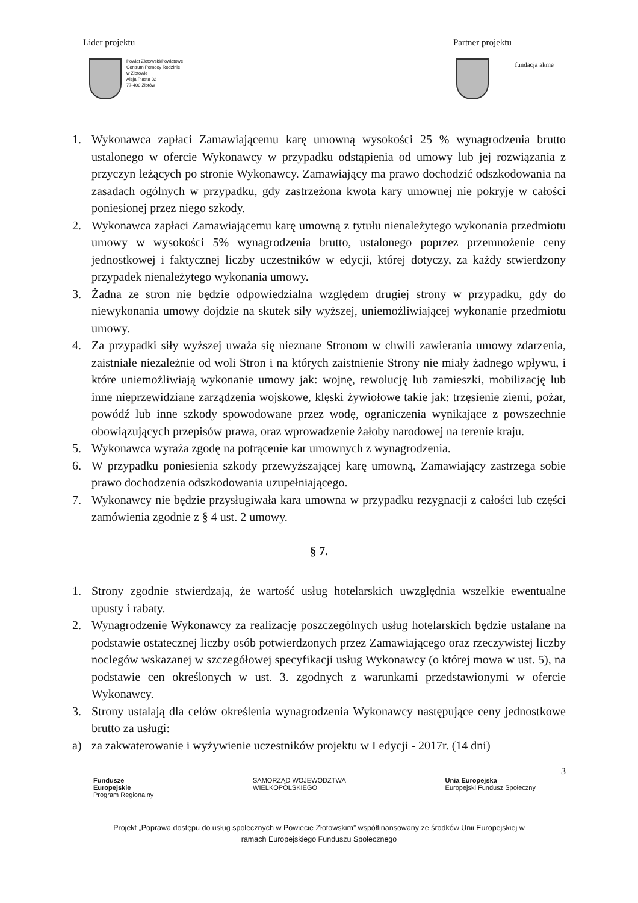Lider projektu Partner projektu
Powiat Złotowski/Powiatowe
Centrum Pomocy Rodzinie
w Złotowie
Aleja Piasta 32
77-400 Złotów
fundacja akme
1. Wykonawca zapłaci Zamawiającemu karę umowną wysokości 25 % wynagrodzenia brutto ustalonego w ofercie Wykonawcy w przypadku odstąpienia od umowy lub jej rozwiązania z przyczyn leżących po stronie Wykonawcy. Zamawiający ma prawo dochodzić odszkodowania na zasadach ogólnych w przypadku, gdy zastrzeżona kwota kary umownej nie pokryje w całości poniesionej przez niego szkody.
2. Wykonawca zapłaci Zamawiającemu karę umowną z tytułu nienależytego wykonania przedmiotu umowy w wysokości 5% wynagrodzenia brutto, ustalonego poprzez przemnożenie ceny jednostkowej i faktycznej liczby uczestników w edycji, której dotyczy, za każdy stwierdzony przypadek nienależytego wykonania umowy.
3. Żadna ze stron nie będzie odpowiedzialna względem drugiej strony w przypadku, gdy do niewykonania umowy dojdzie na skutek siły wyższej, uniemożliwiającej wykonanie przedmiotu umowy.
4. Za przypadki siły wyższej uważa się nieznane Stronom w chwili zawierania umowy zdarzenia, zaistniałe niezależnie od woli Stron i na których zaistnienie Strony nie miały żadnego wpływu, i które uniemożliwiają wykonanie umowy jak: wojnę, rewolucję lub zamieszki, mobilizację lub inne nieprzewidziane zarządzenia wojskowe, klęski żywiołowe takie jak: trzęsienie ziemi, pożar, powódź lub inne szkody spowodowane przez wodę, ograniczenia wynikające z powszechnie obowiązujących przepisów prawa, oraz wprowadzenie żałoby narodowej na terenie kraju.
5. Wykonawca wyraża zgodę na potrącenie kar umownych z wynagrodzenia.
6. W przypadku poniesienia szkody przewyższającej karę umowną, Zamawiający zastrzega sobie prawo dochodzenia odszkodowania uzupełniającego.
7. Wykonawcy nie będzie przysługiwała kara umowna w przypadku rezygnacji z całości lub części zamówienia zgodnie z § 4 ust. 2 umowy.
§ 7.
1. Strony zgodnie stwierdzają, że wartość usług hotelarskich uwzględnia wszelkie ewentualne upusty i rabaty.
2. Wynagrodzenie Wykonawcy za realizację poszczególnych usług hotelarskich będzie ustalane na podstawie ostatecznej liczby osób potwierdzonych przez Zamawiającego oraz rzeczywistej liczby noclegów wskazanej w szczegółowej specyfikacji usług Wykonawcy (o której mowa w ust. 5), na podstawie cen określonych w ust. 3. zgodnych z warunkami przedstawionymi w ofercie Wykonawcy.
3. Strony ustalają dla celów określenia wynagrodzenia Wykonawcy następujące ceny jednostkowe brutto za usługi:
a) za zakwaterowanie i wyżywienie uczestników projektu w I edycji - 2017r. (14 dni)
3
Fundusze
Europejskie
Program Regionalny SAMORZĄD WOJEWÓDZTWA
WIELKOPOLSKIEGO Unia Europejska
Europejski Fundusz Społeczny
Projekt „Poprawa dostępu do usług społecznych w Powiecie Złotowskim” współfinansowany ze środków Unii Europejskiej w
ramach Europejskiego Funduszu Społecznego